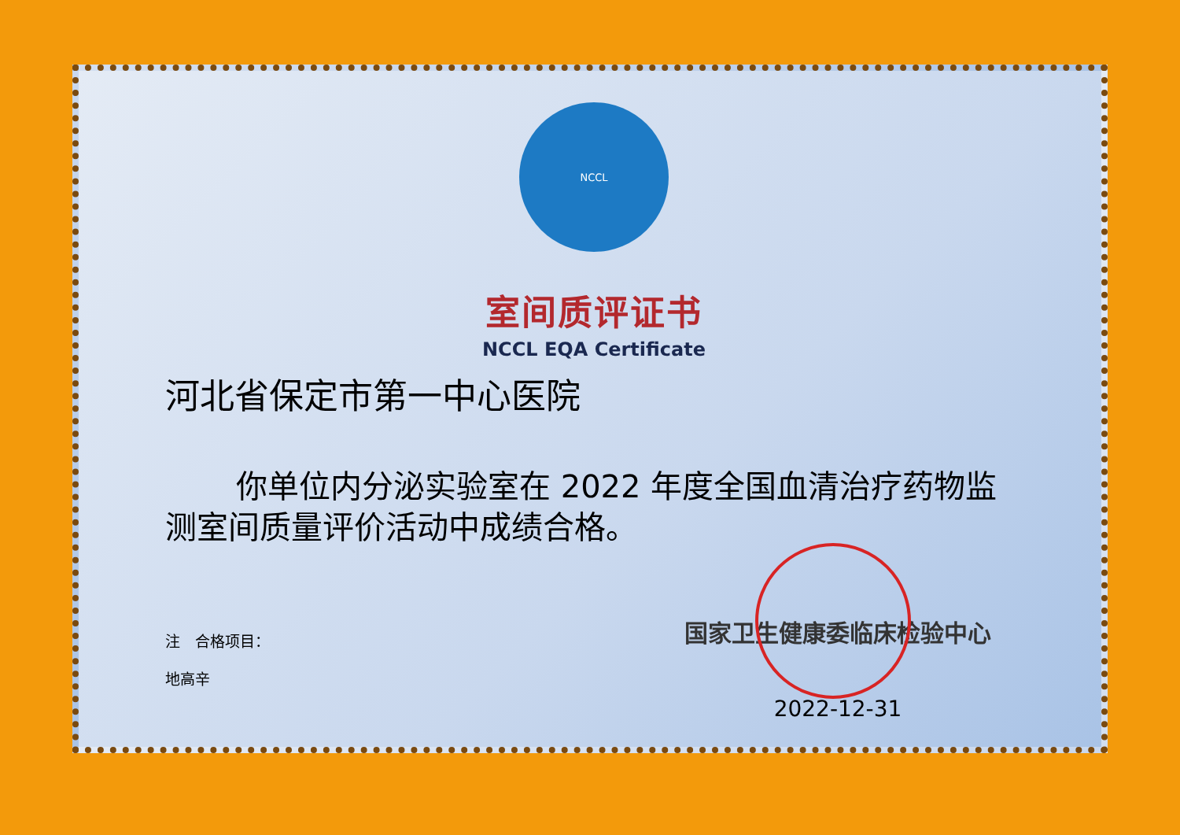NCCL
室间质评证书
NCCL EQA Certificate
河北省保定市第一中心医院
你单位内分泌实验室在 2022 年度全国血清治疗药物监测室间质量评价活动中成绩合格。
注　合格项目：
地高辛
国家卫生健康委临床检验中心
2022-12-31